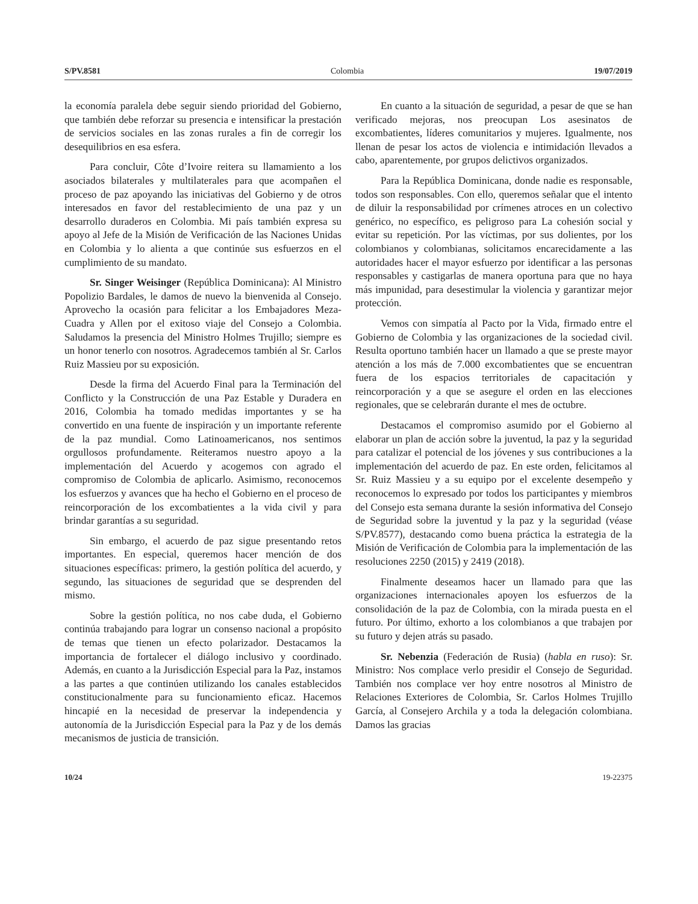S/PV.8581 Colombia 19/07/2019
la economía paralela debe seguir siendo prioridad del Gobierno, que también debe reforzar su presencia e intensificar la prestación de servicios sociales en las zonas rurales a fin de corregir los desequilibrios en esa esfera.
Para concluir, Côte d’Ivoire reitera su llamamiento a los asociados bilaterales y multilaterales para que acompañen el proceso de paz apoyando las iniciativas del Gobierno y de otros interesados en favor del restablecimiento de una paz y un desarrollo duraderos en Colombia. Mi país también expresa su apoyo al Jefe de la Misión de Verificación de las Naciones Unidas en Colombia y lo alienta a que continúe sus esfuerzos en el cumplimiento de su mandato.
Sr. Singer Weisinger (República Dominicana): Al Ministro Popolizio Bardales, le damos de nuevo la bienvenida al Consejo. Aprovecho la ocasión para felicitar a los Embajadores Meza-Cuadra y Allen por el exitoso viaje del Consejo a Colombia. Saludamos la presencia del Ministro Holmes Trujillo; siempre es un honor tenerlo con nosotros. Agradecemos también al Sr. Carlos Ruiz Massieu por su exposición.
Desde la firma del Acuerdo Final para la Terminación del Conflicto y la Construcción de una Paz Estable y Duradera en 2016, Colombia ha tomado medidas importantes y se ha convertido en una fuente de inspiración y un importante referente de la paz mundial. Como Latinoamericanos, nos sentimos orgullosos profundamente. Reiteramos nuestro apoyo a la implementación del Acuerdo y acogemos con agrado el compromiso de Colombia de aplicarlo. Asimismo, reconocemos los esfuerzos y avances que ha hecho el Gobierno en el proceso de reincorporación de los excombatientes a la vida civil y para brindar garantías a su seguridad.
Sin embargo, el acuerdo de paz sigue presentando retos importantes. En especial, queremos hacer mención de dos situaciones específicas: primero, la gestión política del acuerdo, y segundo, las situaciones de seguridad que se desprenden del mismo.
Sobre la gestión política, no nos cabe duda, el Gobierno continúa trabajando para lograr un consenso nacional a propósito de temas que tienen un efecto polarizador. Destacamos la importancia de fortalecer el diálogo inclusivo y coordinado. Además, en cuanto a la Jurisdicción Especial para la Paz, instamos a las partes a que continúen utilizando los canales establecidos constitucionalmente para su funcionamiento eficaz. Hacemos hincapié en la necesidad de preservar la independencia y autonomía de la Jurisdicción Especial para la Paz y de los demás mecanismos de justicia de transición.
En cuanto a la situación de seguridad, a pesar de que se han verificado mejoras, nos preocupan Los asesinatos de excombatientes, líderes comunitarios y mujeres. Igualmente, nos llenan de pesar los actos de violencia e intimidación llevados a cabo, aparentemente, por grupos delictivos organizados.
Para la República Dominicana, donde nadie es responsable, todos son responsables. Con ello, queremos señalar que el intento de diluir la responsabilidad por crímenes atroces en un colectivo genérico, no específico, es peligroso para La cohesión social y evitar su repetición. Por las víctimas, por sus dolientes, por los colombianos y colombianas, solicitamos encarecidamente a las autoridades hacer el mayor esfuerzo por identificar a las personas responsables y castigarlas de manera oportuna para que no haya más impunidad, para desestimular la violencia y garantizar mejor protección.
Vemos con simpatía al Pacto por la Vida, firmado entre el Gobierno de Colombia y las organizaciones de la sociedad civil. Resulta oportuno también hacer un llamado a que se preste mayor atención a los más de 7.000 excombatientes que se encuentran fuera de los espacios territoriales de capacitación y reincorporación y a que se asegure el orden en las elecciones regionales, que se celebrarán durante el mes de octubre.
Destacamos el compromiso asumido por el Gobierno al elaborar un plan de acción sobre la juventud, la paz y la seguridad para catalizar el potencial de los jóvenes y sus contribuciones a la implementación del acuerdo de paz. En este orden, felicitamos al Sr. Ruiz Massieu y a su equipo por el excelente desempeño y reconocemos lo expresado por todos los participantes y miembros del Consejo esta semana durante la sesión informativa del Consejo de Seguridad sobre la juventud y la paz y la seguridad (véase S/PV.8577), destacando como buena práctica la estrategia de la Misión de Verificación de Colombia para la implementación de las resoluciones 2250 (2015) y 2419 (2018).
Finalmente deseamos hacer un llamado para que las organizaciones internacionales apoyen los esfuerzos de la consolidación de la paz de Colombia, con la mirada puesta en el futuro. Por último, exhorto a los colombianos a que trabajen por su futuro y dejen atrás su pasado.
Sr. Nebenzia (Federación de Rusia) (habla en ruso): Sr. Ministro: Nos complace verlo presidir el Consejo de Seguridad. También nos complace ver hoy entre nosotros al Ministro de Relaciones Exteriores de Colombia, Sr. Carlos Holmes Trujillo García, al Consejero Archila y a toda la delegación colombiana. Damos las gracias
10/24 19-22375